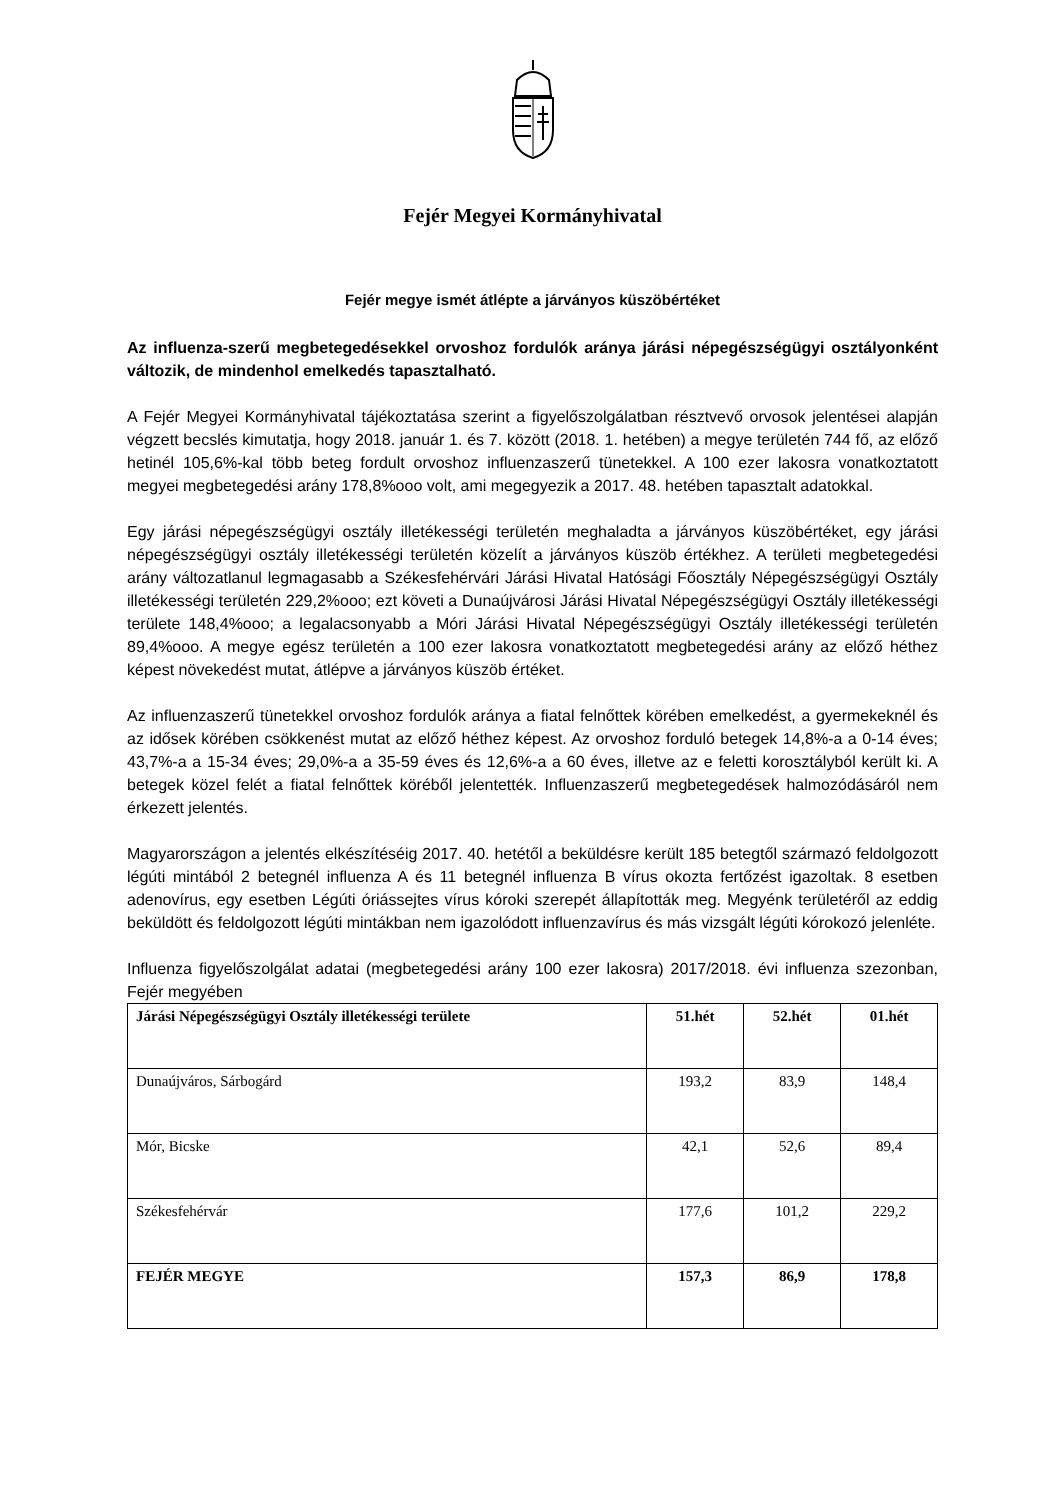Fejér Megyei Kormányhivatal
Fejér megye ismét átlépte a járványos küszöbértéket
Az influenza-szerű megbetegedésekkel orvoshoz fordulók aránya járási népegészségügyi osztályonként változik, de mindenhol emelkedés tapasztalható.
A Fejér Megyei Kormányhivatal tájékoztatása szerint a figyelőszolgálatban résztvevő orvosok jelentései alapján végzett becslés kimutatja, hogy 2018. január 1. és 7. között (2018. 1. hetében) a megye területén 744 fő, az előző hetinél 105,6%-kal több beteg fordult orvoshoz influenzaszerű tünetekkel. A 100 ezer lakosra vonatkoztatott megyei megbetegedési arány 178,8%ooo volt, ami megegyezik a 2017. 48. hetében tapasztalt adatokkal.
Egy járási népegészségügyi osztály illetékességi területén meghaladta a járványos küszöbértéket, egy járási népegészségügyi osztály illetékességi területén közelít a járványos küszöb értékhez. A területi megbetegedési arány változatlanul legmagasabb a Székesfehérvári Járási Hivatal Hatósági Főosztály Népegészségügyi Osztály illetékességi területén 229,2%ooo; ezt követi a Dunaújvárosi Járási Hivatal Népegészségügyi Osztály illetékességi területe 148,4%ooo; a legalacsonyabb a Móri Járási Hivatal Népegészségügyi Osztály illetékességi területén 89,4%ooo. A megye egész területén a 100 ezer lakosra vonatkoztatott megbetegedési arány az előző héthez képest növekedést mutat, átlépve a járványos küszöb értéket.
Az influenzaszerű tünetekkel orvoshoz fordulók aránya a fiatal felnőttek körében emelkedést, a gyermekeknél és az idősek körében csökkenést mutat az előző héthez képest. Az orvoshoz forduló betegek 14,8%-a a 0-14 éves; 43,7%-a a 15-34 éves; 29,0%-a a 35-59 éves és 12,6%-a a 60 éves, illetve az e feletti korosztályból került ki. A betegek közel felét a fiatal felnőttek köréből jelentették. Influenzaszerű megbetegedések halmozódásáról nem érkezett jelentés.
Magyarországon a jelentés elkészítéséig 2017. 40. hetétől a beküldésre került 185 betegtől származó feldolgozott légúti mintából 2 betegnél influenza A és 11 betegnél influenza B vírus okozta fertőzést igazoltak. 8 esetben adenovírus, egy esetben Légúti óriássejtes vírus kóroki szerepét állapították meg. Megyénk területéről az eddig beküldött és feldolgozott légúti mintákban nem igazolódott influenzavírus és más vizsgált légúti kórokozó jelenléte.
Influenza figyelőszolgálat adatai (megbetegedési arány 100 ezer lakosra) 2017/2018. évi influenza szezonban, Fejér megyében
| Járási Népegészségügyi Osztály illetékességi területe | 51.hét | 52.hét | 01.hét |
| --- | --- | --- | --- |
| Dunaújváros, Sárbogárd | 193,2 | 83,9 | 148,4 |
| Mór, Bicske | 42,1 | 52,6 | 89,4 |
| Székesfehérvár | 177,6 | 101,2 | 229,2 |
| FEJÉR MEGYE | 157,3 | 86,9 | 178,8 |